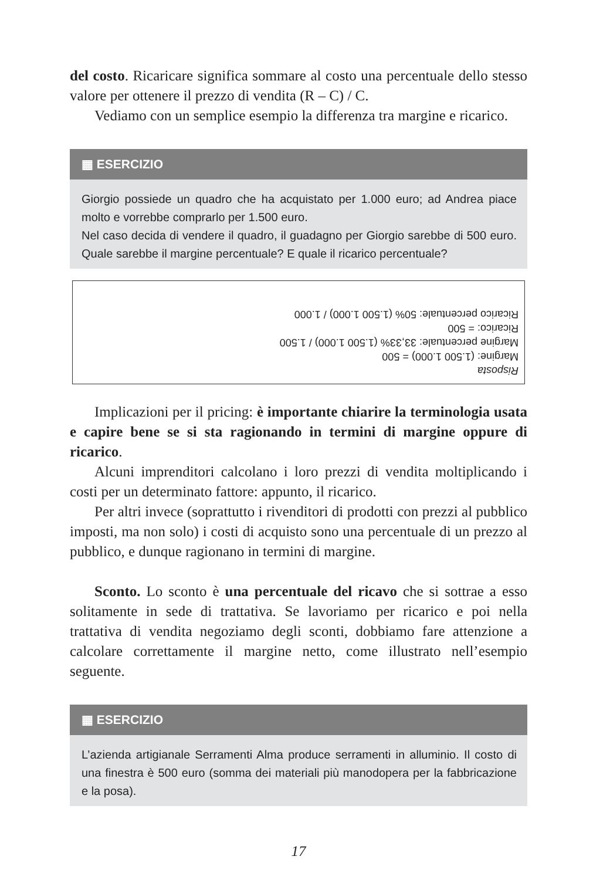del costo. Ricaricare significa sommare al costo una percentuale dello stesso valore per ottenere il prezzo di vendita (R – C) / C.
Vediamo con un semplice esempio la differenza tra margine e ricarico.
▦ ESERCIZIO
Giorgio possiede un quadro che ha acquistato per 1.000 euro; ad Andrea piace molto e vorrebbe comprarlo per 1.500 euro.
Nel caso decida di vendere il quadro, il guadagno per Giorgio sarebbe di 500 euro. Quale sarebbe il margine percentuale? E quale il ricarico percentuale?
Risposta
Margine: (1.500 1.000) = 500
Margine percentuale: 33,33% (1.500 1.000) / 1.500
Ricarico: = 500
Ricarico percentuale: 50% (1.500 1.000) / 1.000
Implicazioni per il pricing: è importante chiarire la terminologia usata e capire bene se si sta ragionando in termini di margine oppure di ricarico.
Alcuni imprenditori calcolano i loro prezzi di vendita moltiplicando i costi per un determinato fattore: appunto, il ricarico.
Per altri invece (soprattutto i rivenditori di prodotti con prezzi al pubblico imposti, ma non solo) i costi di acquisto sono una percentuale di un prezzo al pubblico, e dunque ragionano in termini di margine.
Sconto. Lo sconto è una percentuale del ricavo che si sottrae a esso solitamente in sede di trattativa. Se lavoriamo per ricarico e poi nella trattativa di vendita negoziamo degli sconti, dobbiamo fare attenzione a calcolare correttamente il margine netto, come illustrato nell’esempio seguente.
▦ ESERCIZIO
L’azienda artigianale Serramenti Alma produce serramenti in alluminio. Il costo di una finestra è 500 euro (somma dei materiali più manodopera per la fabbricazione e la posa).
17